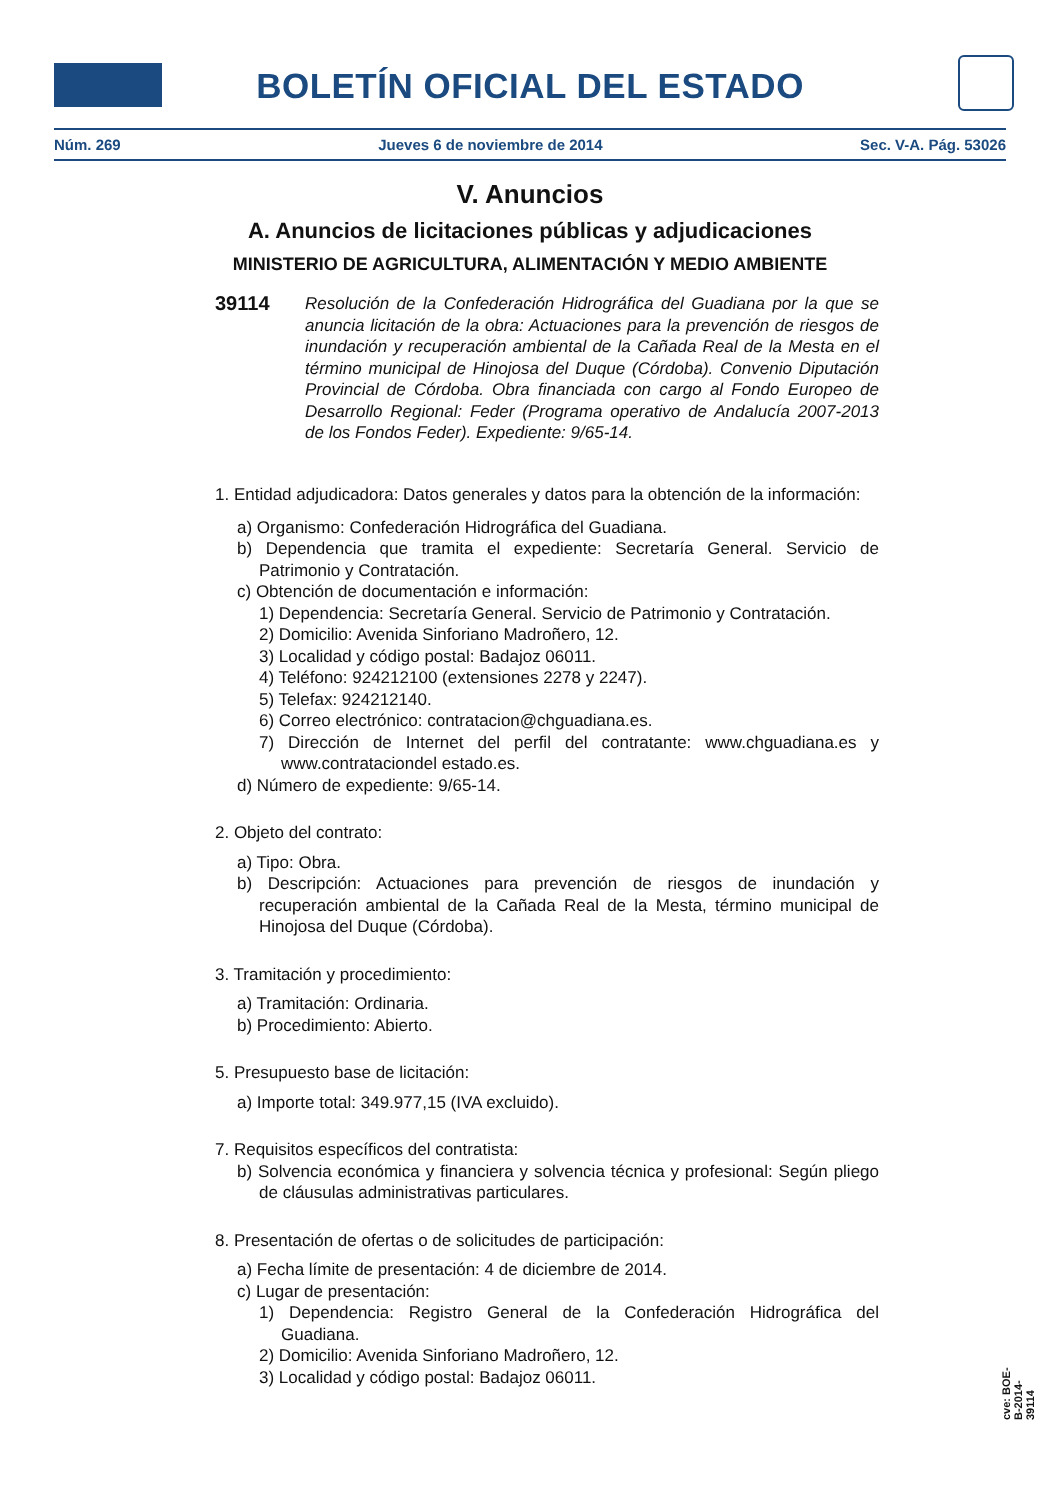BOLETÍN OFICIAL DEL ESTADO
Núm. 269 Jueves 6 de noviembre de 2014 Sec. V-A. Pág. 53026
V. Anuncios
A. Anuncios de licitaciones públicas y adjudicaciones
MINISTERIO DE AGRICULTURA, ALIMENTACIÓN Y MEDIO AMBIENTE
39114
Resolución de la Confederación Hidrográfica del Guadiana por la que se anuncia licitación de la obra: Actuaciones para la prevención de riesgos de inundación y recuperación ambiental de la Cañada Real de la Mesta en el término municipal de Hinojosa del Duque (Córdoba). Convenio Diputación Provincial de Córdoba. Obra financiada con cargo al Fondo Europeo de Desarrollo Regional: Feder (Programa operativo de Andalucía 2007-2013 de los Fondos Feder). Expediente: 9/65-14.
1. Entidad adjudicadora: Datos generales y datos para la obtención de la información:
a) Organismo: Confederación Hidrográfica del Guadiana.
b) Dependencia que tramita el expediente: Secretaría General. Servicio de Patrimonio y Contratación.
c) Obtención de documentación e información:
1) Dependencia: Secretaría General. Servicio de Patrimonio y Contratación.
2) Domicilio: Avenida Sinforiano Madroñero, 12.
3) Localidad y código postal: Badajoz 06011.
4) Teléfono: 924212100 (extensiones 2278 y 2247).
5) Telefax: 924212140.
6) Correo electrónico: contratacion@chguadiana.es.
7) Dirección de Internet del perfil del contratante: www.chguadiana.es y www.contrataciondel estado.es.
d) Número de expediente: 9/65-14.
2. Objeto del contrato:
a) Tipo: Obra.
b) Descripción: Actuaciones para prevención de riesgos de inundación y recuperación ambiental de la Cañada Real de la Mesta, término municipal de Hinojosa del Duque (Córdoba).
3. Tramitación y procedimiento:
a) Tramitación: Ordinaria.
b) Procedimiento: Abierto.
5. Presupuesto base de licitación:
a) Importe total: 349.977,15 (IVA excluido).
7. Requisitos específicos del contratista:
b) Solvencia económica y financiera y solvencia técnica y profesional: Según pliego de cláusulas administrativas particulares.
8. Presentación de ofertas o de solicitudes de participación:
a) Fecha límite de presentación: 4 de diciembre de 2014.
c) Lugar de presentación:
1) Dependencia: Registro General de la Confederación Hidrográfica del Guadiana.
2) Domicilio: Avenida Sinforiano Madroñero, 12.
3) Localidad y código postal: Badajoz 06011.
cve: BOE-B-2014-39114